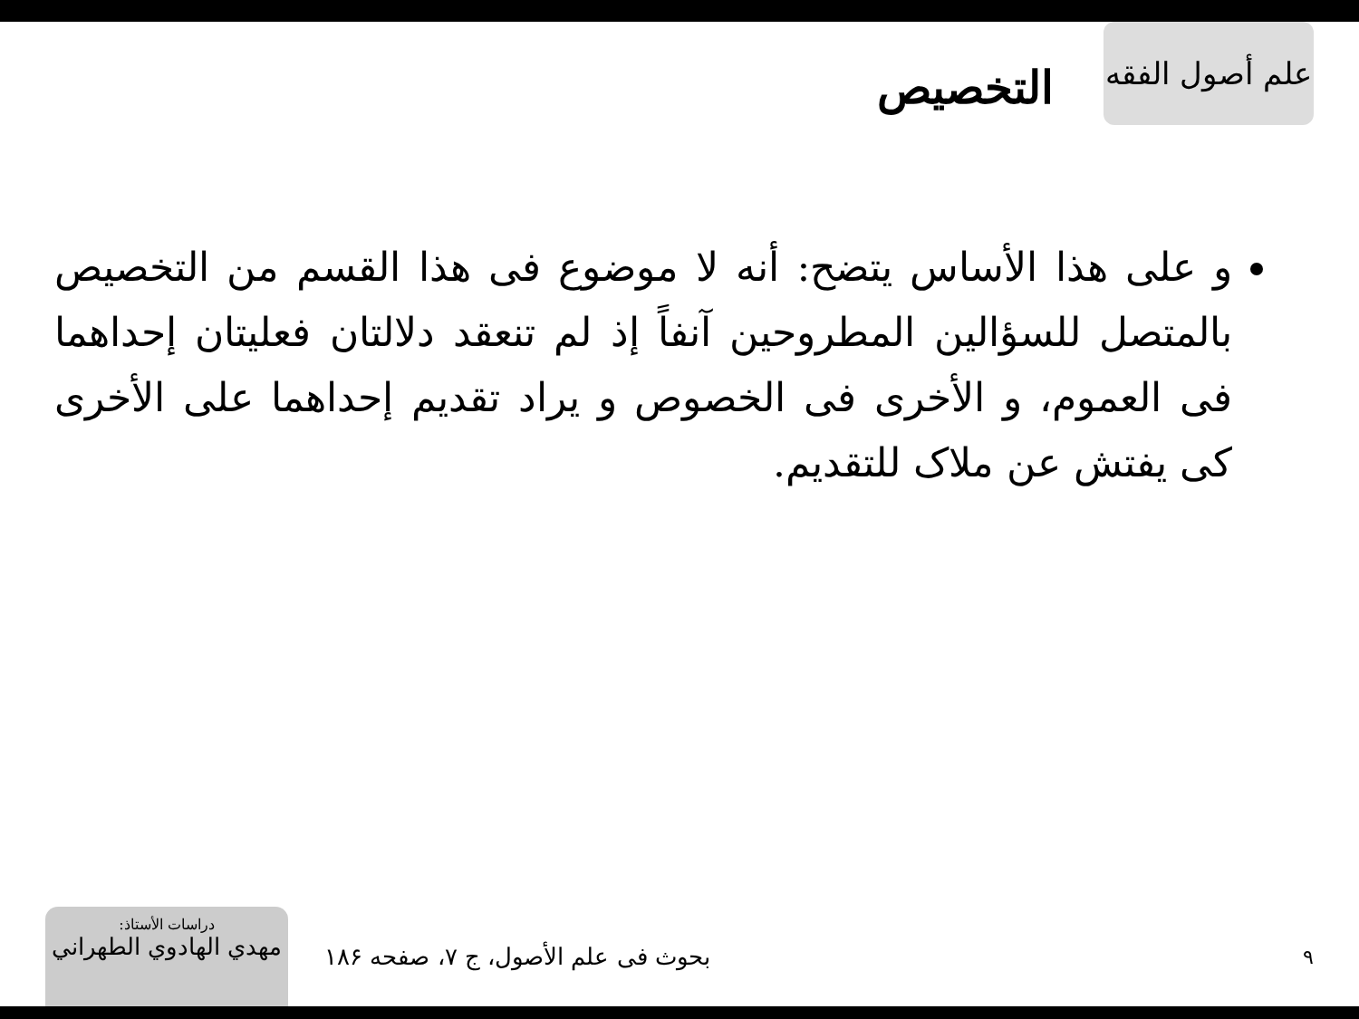علم أصول الفقه
التخصيص
و على هذا الأساس يتضح: أنه لا موضوع فى هذا القسم من التخصيص بالمتصل للسؤالين المطروحين آنفاً إذ لم تنعقد دلالتان فعليتان إحداهما فى العموم، و الأخرى فى الخصوص و يراد تقديم إحداهما على الأخرى كى يفتش عن ملاک للتقديم.
دراسات الأستاذ:
مهدي الهادوي الطهراني
بحوث فى علم الأصول، ج ۷، صفحه ۱۸۶
۹